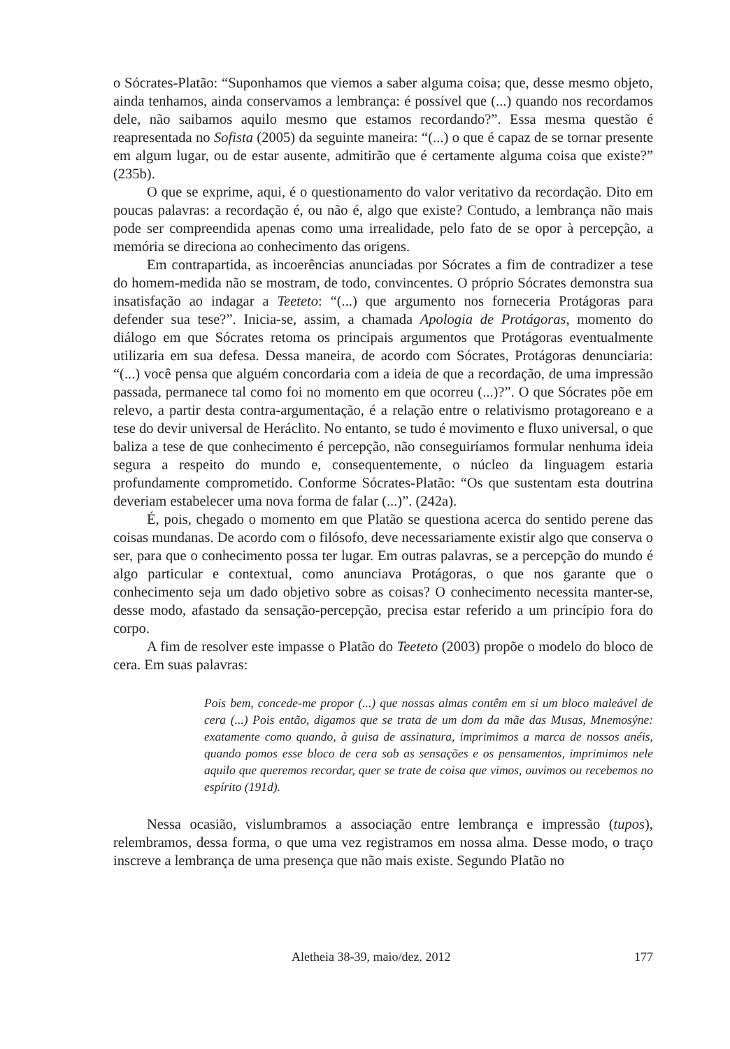o Sócrates-Platão: “Suponhamos que viemos a saber alguma coisa; que, desse mesmo objeto, ainda tenhamos, ainda conservamos a lembrança: é possível que (...) quando nos recordamos dele, não saibamos aquilo mesmo que estamos recordando?”. Essa mesma questão é reapresentada no Sofista (2005) da seguinte maneira: “(...) o que é capaz de se tornar presente em algum lugar, ou de estar ausente, admitirão que é certamente alguma coisa que existe?” (235b).
O que se exprime, aqui, é o questionamento do valor veritativo da recordação. Dito em poucas palavras: a recordação é, ou não é, algo que existe? Contudo, a lembrança não mais pode ser compreendida apenas como uma irrealidade, pelo fato de se opor à percepção, a memória se direciona ao conhecimento das origens.
Em contrapartida, as incoerências anunciadas por Sócrates a fim de contradizer a tese do homem-medida não se mostram, de todo, convincentes. O próprio Sócrates demonstra sua insatisfação ao indagar a Teeteto: “(...) que argumento nos forneceria Protágoras para defender sua tese?”. Inicia-se, assim, a chamada Apologia de Protágoras, momento do diálogo em que Sócrates retoma os principais argumentos que Protágoras eventualmente utilizaria em sua defesa. Dessa maneira, de acordo com Sócrates, Protágoras denunciaria: “(...) você pensa que alguém concordaria com a ideia de que a recordação, de uma impressão passada, permanece tal como foi no momento em que ocorreu (...)?”. O que Sócrates põe em relevo, a partir desta contra-argumentação, é a relação entre o relativismo protagoreano e a tese do devir universal de Heráclito. No entanto, se tudo é movimento e fluxo universal, o que baliza a tese de que conhecimento é percepção, não conseguiríamos formular nenhuma ideia segura a respeito do mundo e, consequentemente, o núcleo da linguagem estaria profundamente comprometido. Conforme Sócrates-Platão: “Os que sustentam esta doutrina deveriam estabelecer uma nova forma de falar (...)”. (242a).
É, pois, chegado o momento em que Platão se questiona acerca do sentido perene das coisas mundanas. De acordo com o filósofo, deve necessariamente existir algo que conserva o ser, para que o conhecimento possa ter lugar. Em outras palavras, se a percepção do mundo é algo particular e contextual, como anunciava Protágoras, o que nos garante que o conhecimento seja um dado objetivo sobre as coisas? O conhecimento necessita manter-se, desse modo, afastado da sensação-percepção, precisa estar referido a um princípio fora do corpo.
A fim de resolver este impasse o Platão do Teeteto (2003) propõe o modelo do bloco de cera. Em suas palavras:
Pois bem, concede-me propor (...) que nossas almas contêm em si um bloco maleável de cera (...) Pois então, digamos que se trata de um dom da mãe das Musas, Mnemosýne: exatamente como quando, à guisa de assinatura, imprimimos a marca de nossos anéis, quando pomos esse bloco de cera sob as sensações e os pensamentos, imprimimos nele aquilo que queremos recordar, quer se trate de coisa que vimos, ouvimos ou recebemos no espírito (191d).
Nessa ocasião, vislumbramos a associação entre lembrança e impressão (tupos), relembramos, dessa forma, o que uma vez registramos em nossa alma. Desse modo, o traço inscreve a lembrança de uma presença que não mais existe. Segundo Platão no
Aletheia 38-39, maio/dez. 2012 177